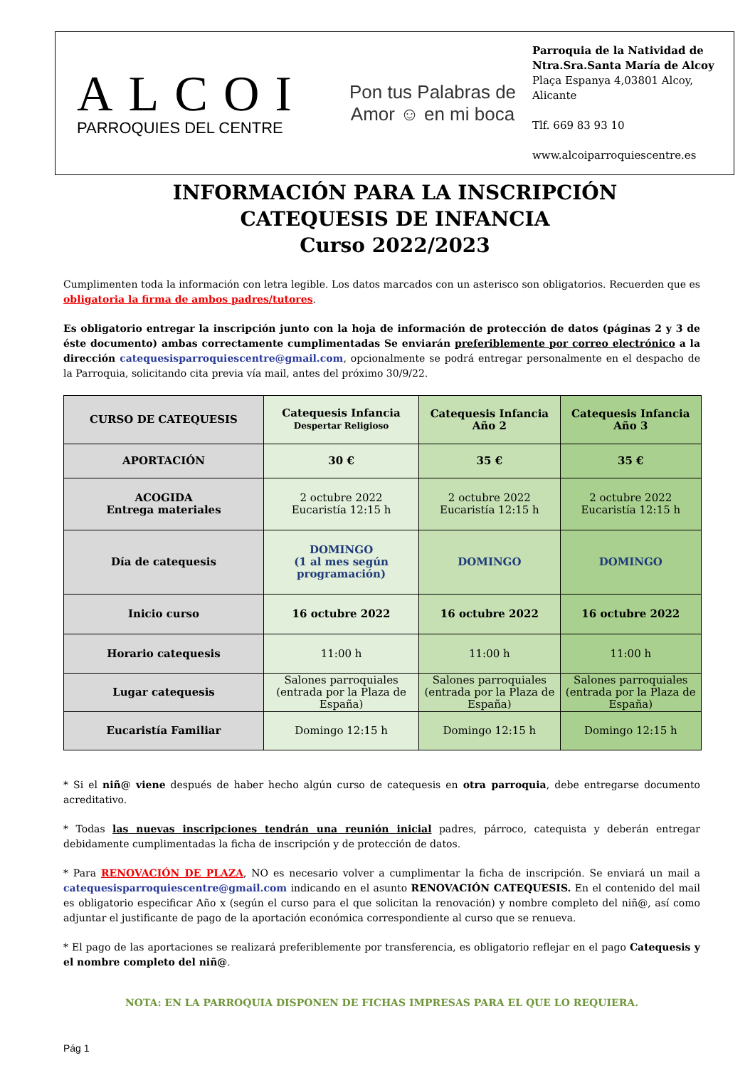ALCOI
PARROQUIES DEL CENTRE
Pon tus Palabras de Amor ☺ en mi boca
Parroquia de la Natividad de
Ntra.Sra.Santa María de Alcoy
Plaça Espanya 4,03801 Alcoy,
Alicante
Tlf. 669 83 93 10
www.alcoiparroquiescentre.es
INFORMACIÓN PARA LA INSCRIPCIÓN
CATEQUESIS DE INFANCIA
Curso 2022/2023
Cumplimenten toda la información con letra legible. Los datos marcados con un asterisco son obligatorios. Recuerden que es obligatoria la firma de ambos padres/tutores.
Es obligatorio entregar la inscripción junto con la hoja de información de protección de datos (páginas 2 y 3 de éste documento) ambas correctamente cumplimentadas Se enviarán preferiblemente por correo electrónico a la dirección catequesisparroquiescentre@gmail.com, opcionalmente se podrá entregar personalmente en el despacho de la Parroquia, solicitando cita previa vía mail, antes del próximo 30/9/22.
| CURSO DE CATEQUESIS | Catequesis Infancia Despertar Religioso | Catequesis Infancia Año 2 | Catequesis Infancia Año 3 |
| APORTACIÓN | 30 € | 35 € | 35 € |
| ACOGIDA Entrega materiales | 2 octubre 2022 Eucaristía 12:15 h | 2 octubre 2022 Eucaristía 12:15 h | 2 octubre 2022 Eucaristía 12:15 h |
| Día de catequesis | DOMINGO (1 al mes según programación) | DOMINGO | DOMINGO |
| Inicio curso | 16 octubre 2022 | 16 octubre 2022 | 16 octubre 2022 |
| Horario catequesis | 11:00 h | 11:00 h | 11:00 h |
| Lugar catequesis | Salones parroquiales (entrada por la Plaza de España) | Salones parroquiales (entrada por la Plaza de España) | Salones parroquiales (entrada por la Plaza de España) |
| Eucaristía Familiar | Domingo 12:15 h | Domingo 12:15 h | Domingo 12:15 h |
* Si el niñ@ viene después de haber hecho algún curso de catequesis en otra parroquia, debe entregarse documento acreditativo.
* Todas las nuevas inscripciones tendrán una reunión inicial padres, párroco, catequista y deberán entregar debidamente cumplimentadas la ficha de inscripción y de protección de datos.
* Para RENOVACIÓN DE PLAZA, NO es necesario volver a cumplimentar la ficha de inscripción. Se enviará un mail a catequesisparroquiescentre@gmail.com indicando en el asunto RENOVACIÓN CATEQUESIS. En el contenido del mail es obligatorio especificar Año x (según el curso para el que solicitan la renovación) y nombre completo del niñ@, así como adjuntar el justificante de pago de la aportación económica correspondiente al curso que se renueva.
* El pago de las aportaciones se realizará preferiblemente por transferencia, es obligatorio reflejar en el pago Catequesis y el nombre completo del niñ@.
NOTA: EN LA PARROQUIA DISPONEN DE FICHAS IMPRESAS PARA EL QUE LO REQUIERA.
Pág 1